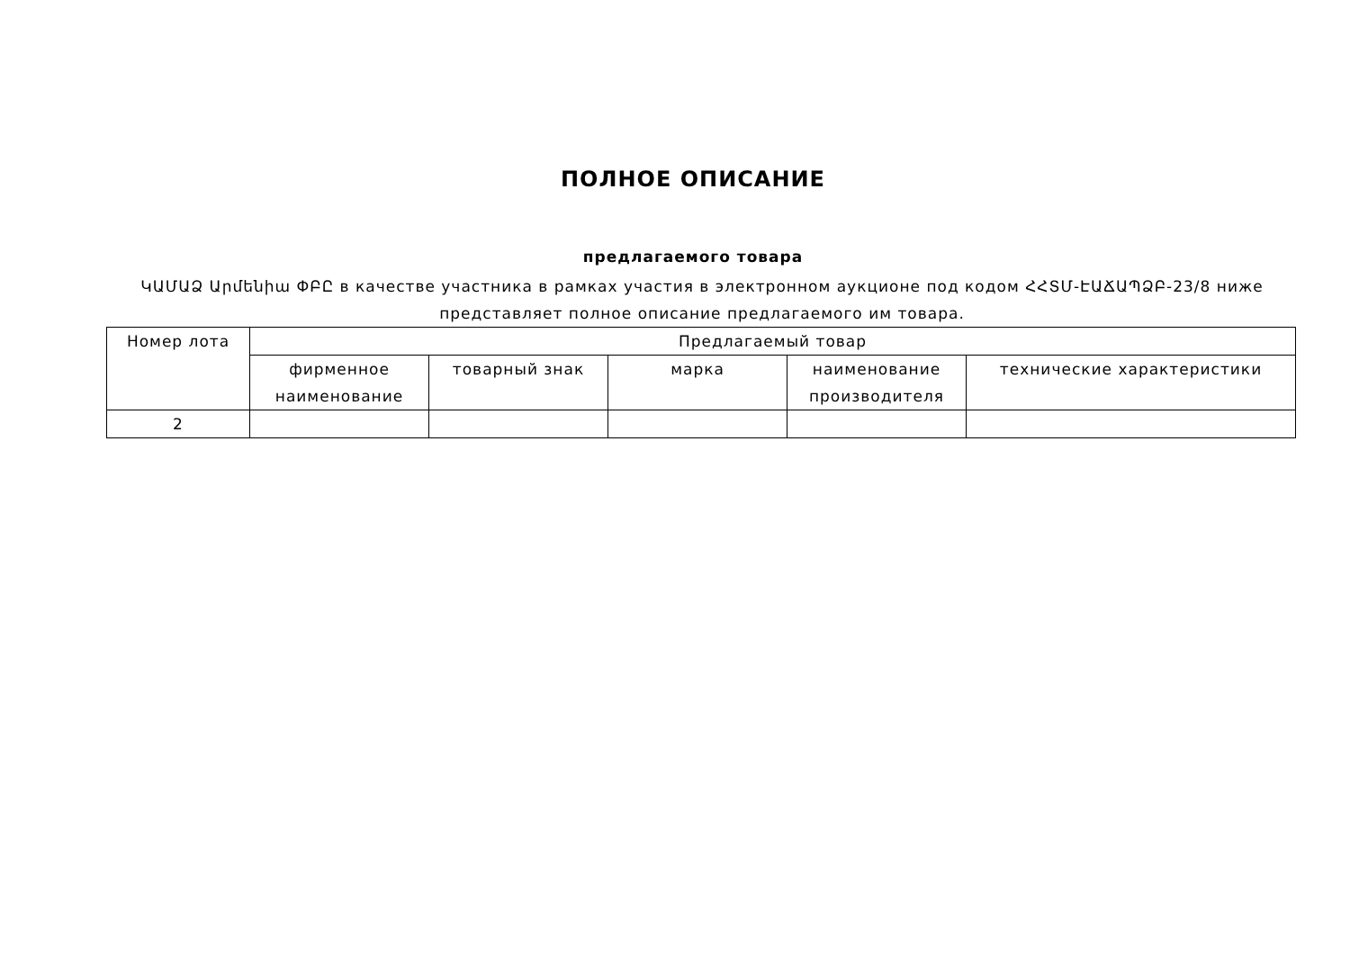ПОЛНОЕ ОПИСАНИЕ
предлагаемого товара
ԿԱՄԱՁ Արմենիա ՓԲԸ в качестве участника в рамках участия в электронном аукционе под кодом ՀՀՏՄ-ԷԱՃԱՊՁԲ-23/8 ниже представляет полное описание предлагаемого им товара.
| Номер лота | Предлагаемый товар | | | | |
| --- | --- | --- | --- | --- | --- |
| | фирменное наименование | товарный знак | марка | наименование производителя | технические характеристики |
| 2 | | | | | |